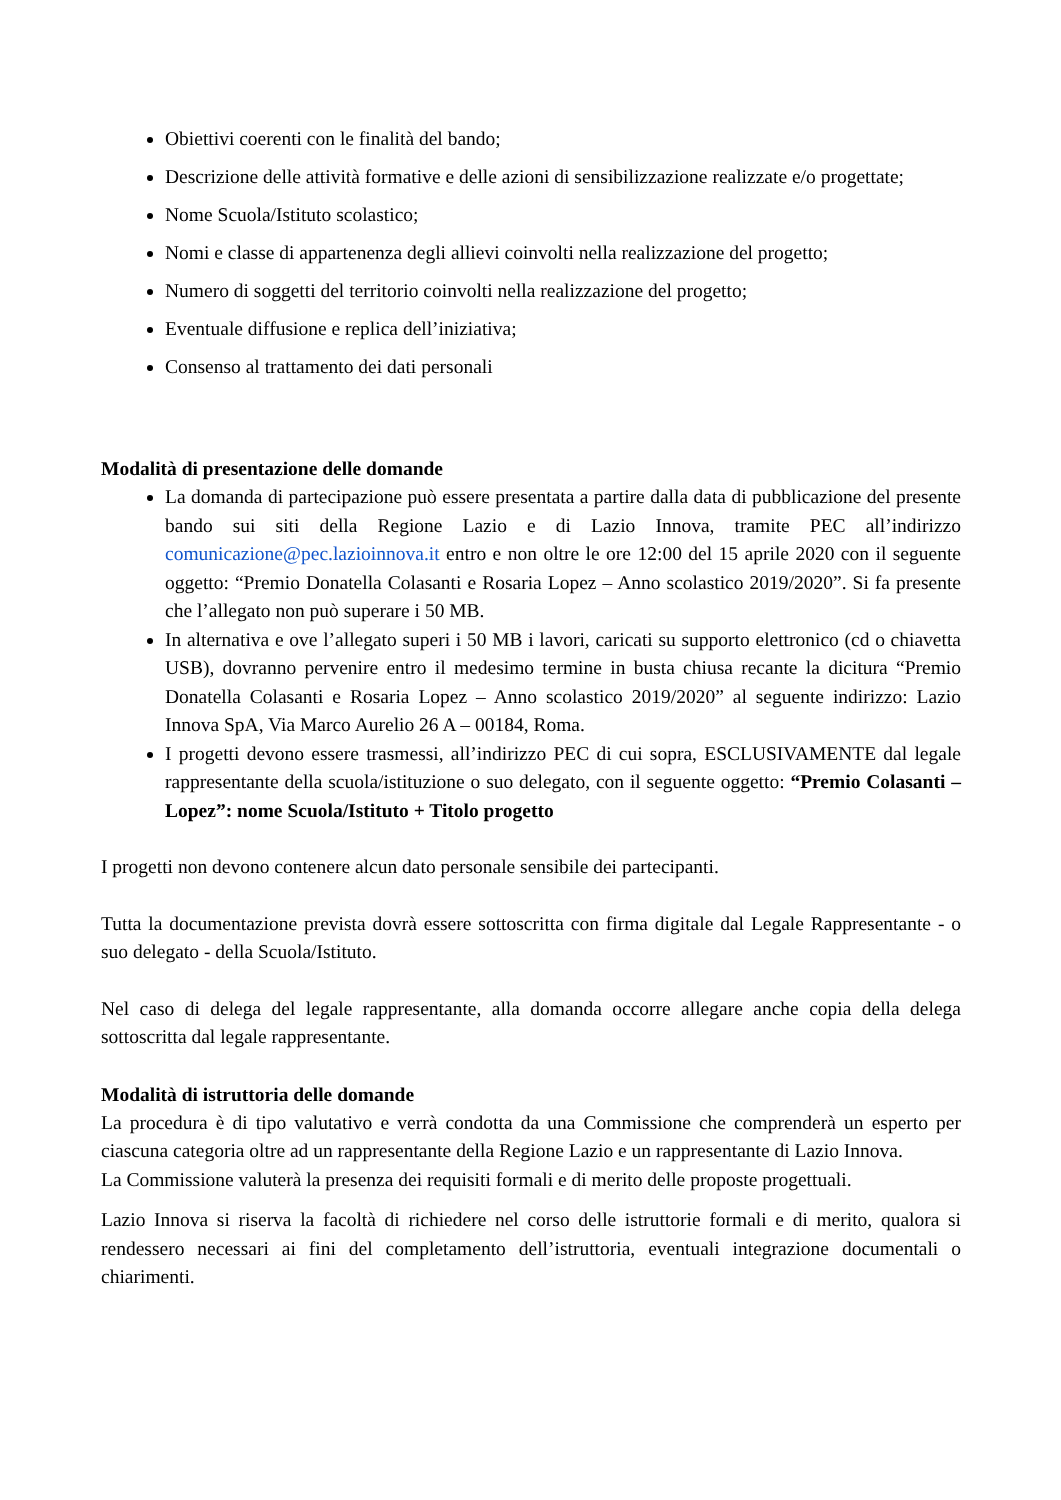Obiettivi coerenti con le finalità del bando;
Descrizione delle attività formative e delle azioni di sensibilizzazione realizzate e/o progettate;
Nome Scuola/Istituto scolastico;
Nomi e classe di appartenenza degli allievi coinvolti nella realizzazione del progetto;
Numero di soggetti del territorio coinvolti nella realizzazione del progetto;
Eventuale diffusione e replica dell’iniziativa;
Consenso al trattamento dei dati personali
Modalità di presentazione delle domande
La domanda di partecipazione può essere presentata a partire dalla data di pubblicazione del presente bando sui siti della Regione Lazio e di Lazio Innova, tramite PEC all’indirizzo comunicazione@pec.lazioinnova.it entro e non oltre le ore 12:00 del 15 aprile 2020 con il seguente oggetto: “Premio Donatella Colasanti e Rosaria Lopez – Anno scolastico 2019/2020”. Si fa presente che l’allegato non può superare i 50 MB.
In alternativa e ove l’allegato superi i 50 MB i lavori, caricati su supporto elettronico (cd o chiavetta USB), dovranno pervenire entro il medesimo termine in busta chiusa recante la dicitura “Premio Donatella Colasanti e Rosaria Lopez – Anno scolastico 2019/2020” al seguente indirizzo: Lazio Innova SpA, Via Marco Aurelio 26 A – 00184, Roma.
I progetti devono essere trasmessi, all’indirizzo PEC di cui sopra, ESCLUSIVAMENTE dal legale rappresentante della scuola/istituzione o suo delegato, con il seguente oggetto: “Premio Colasanti – Lopez”: nome Scuola/Istituto + Titolo progetto
I progetti non devono contenere alcun dato personale sensibile dei partecipanti.
Tutta la documentazione prevista dovrà essere sottoscritta con firma digitale dal Legale Rappresentante - o suo delegato - della Scuola/Istituto.
Nel caso di delega del legale rappresentante, alla domanda occorre allegare anche copia della delega sottoscritta dal legale rappresentante.
Modalità di istruttoria delle domande
La procedura è di tipo valutativo e verrà condotta da una Commissione che comprenderà un esperto per ciascuna categoria oltre ad un rappresentante della Regione Lazio e un rappresentante di Lazio Innova.
La Commissione valuterà la presenza dei requisiti formali e di merito delle proposte progettuali.
Lazio Innova si riserva la facoltà di richiedere nel corso delle istruttorie formali e di merito, qualora si rendessero necessari ai fini del completamento dell’istruttoria, eventuali integrazione documentali o chiarimenti.